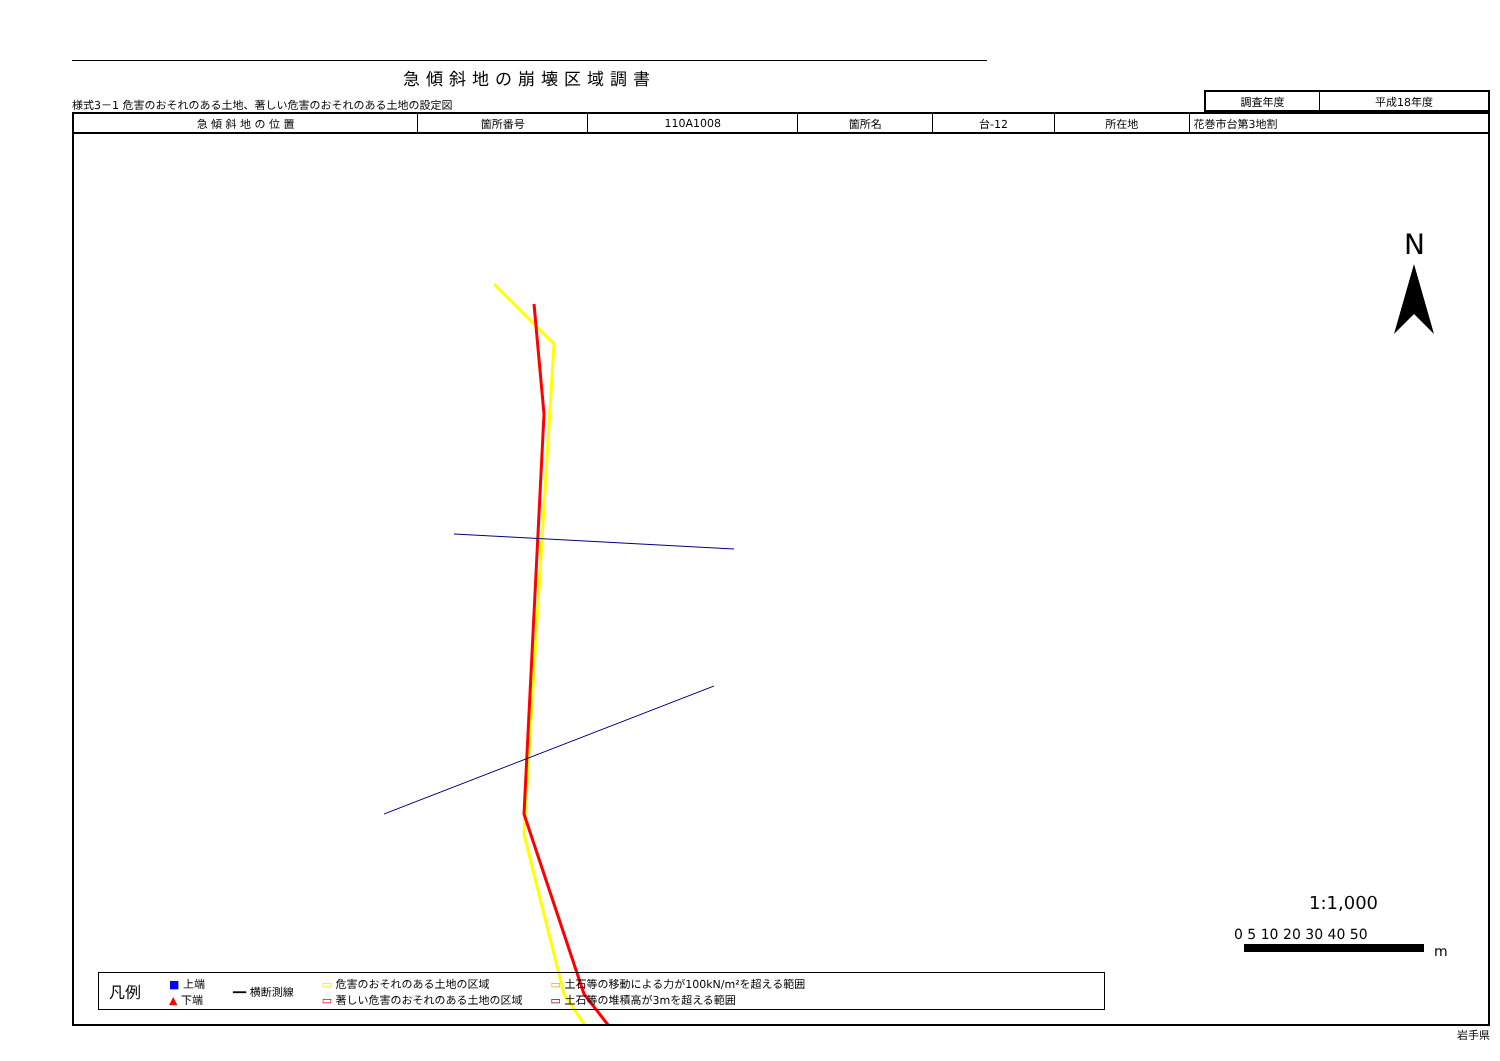急傾斜地の崩壊区域調書
様式3－1 危害のおそれのある土地、著しい危害のおそれのある土地の設定図
| 調査年度 | 平成18年度 |
| 急 傾 斜 地 の 位 置 | 箇所番号 | 110A1008 | 箇所名 | 台-12 | 所在地 | 花巻市台第3地割 |
N
1:1,000
0 5 10 20 30 40 50
m
凡例 ■ 上端
▲ 下端 ━━ 横断測線 ▭ 危害のおそれのある土地の区域
▭ 著しい危害のおそれのある土地の区域 ▭ 土石等の移動による力が100kN/m²を超える範囲
▭ 土石等の堆積高が3mを超える範囲
岩手県